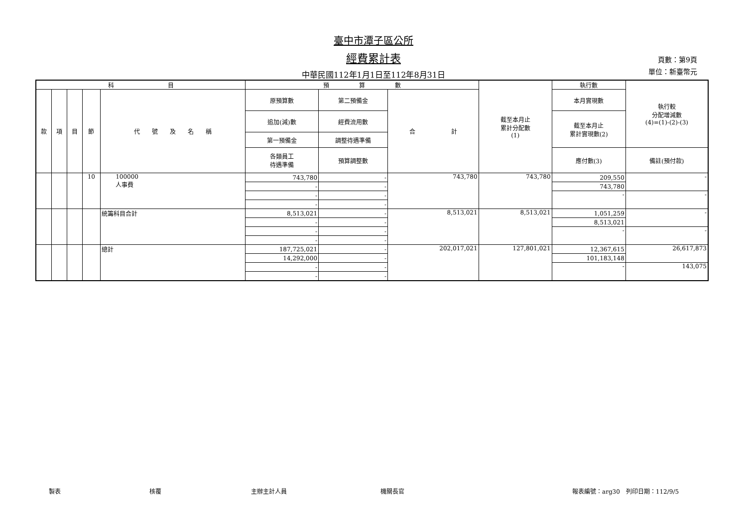臺中市潭子區公所
經費累計表
中華民國112年1月1日至112年8月31日
頁數：第9頁
單位：新臺幣元
| 科 目 | | | | | 預 算 數 | | | 截至本月止 累計分配數 (1) | 執行數 | 執行較 分配增減數 (4)=(1)-(2)-(3) |
| --- | --- | --- | --- | --- | --- | --- | --- | --- | --- | --- |
| 款 | 項 | 目 | 節 | 代 號 及 名 稱 | 原預算數 | 第二預備金 | 合 計 | | 本月實現數 | |
| | | | | | 追加(減)數 | 經費流用數 | | | 截至本月止 累計實現數(2) | |
| | | | | | 第一預備金 | 調整待遇準備 | | | | |
| | | | | | 各類員工 待遇準備 | 預算調整數 | | | 應付數(3) | 備註(預付款) |
| | | | 10 | 100000 人事費 | 743,780 | - | 743,780 | 743,780 | 209,550 | - |
| | | | | | - | - | | | 743,780 | |
| | | | | | - | - | | | - | - |
| | | | | | - | - | | | | |
| | | | | 統籌科目合計 | 8,513,021 | - | 8,513,021 | 8,513,021 | 1,051,259 | - |
| | | | | | - | - | | | 8,513,021 | |
| | | | | | - | - | | | - | - |
| | | | | | - | - | | | | |
| | | | | 總計 | 187,725,021 | - | 202,017,021 | 127,801,021 | 12,367,615 | 26,617,873 |
| | | | | | 14,292,000 | - | | | 101,183,148 | |
| | | | | | - | - | | | - | 143,075 |
| | | | | | - | - | | | | |
製表 核覆 主辦主計人員 機關長官 報表編號：arg30　列印日期：112/9/5